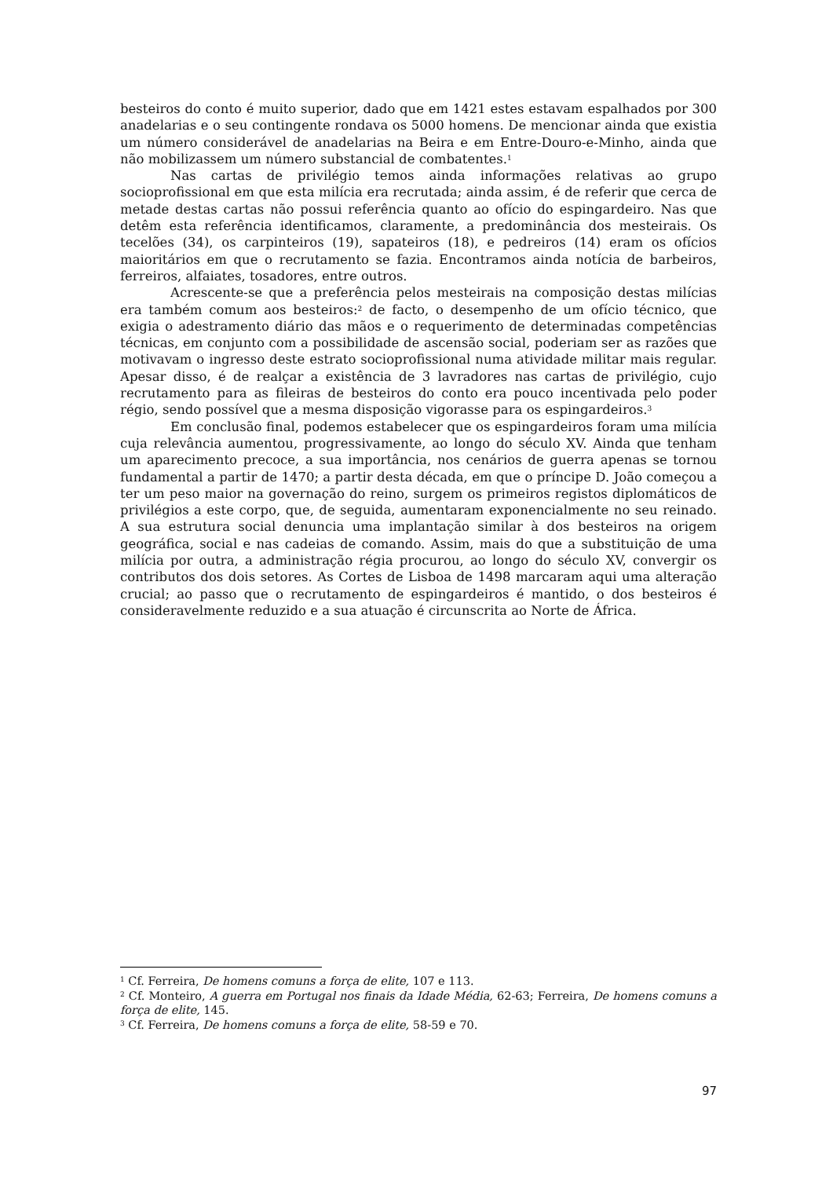besteiros do conto é muito superior, dado que em 1421 estes estavam espalhados por 300 anadelarias e o seu contingente rondava os 5000 homens. De mencionar ainda que existia um número considerável de anadelarias na Beira e em Entre-Douro-e-Minho, ainda que não mobilizassem um número substancial de combatentes.<sup>1</sup>
Nas cartas de privilégio temos ainda informações relativas ao grupo socioprofissional em que esta milícia era recrutada; ainda assim, é de referir que cerca de metade destas cartas não possui referência quanto ao ofício do espingardeiro. Nas que detêm esta referência identificamos, claramente, a predominância dos mesteirais. Os tecelões (34), os carpinteiros (19), sapateiros (18), e pedreiros (14) eram os ofícios maioritários em que o recrutamento se fazia. Encontramos ainda notícia de barbeiros, ferreiros, alfaiates, tosadores, entre outros.
Acrescente-se que a preferência pelos mesteirais na composição destas milícias era também comum aos besteiros:<sup>2</sup> de facto, o desempenho de um ofício técnico, que exigia o adestramento diário das mãos e o requerimento de determinadas competências técnicas, em conjunto com a possibilidade de ascensão social, poderiam ser as razões que motivavam o ingresso deste estrato socioprofissional numa atividade militar mais regular. Apesar disso, é de realçar a existência de 3 lavradores nas cartas de privilégio, cujo recrutamento para as fileiras de besteiros do conto era pouco incentivada pelo poder régio, sendo possível que a mesma disposição vigorasse para os espingardeiros.<sup>3</sup>
Em conclusão final, podemos estabelecer que os espingardeiros foram uma milícia cuja relevância aumentou, progressivamente, ao longo do século XV. Ainda que tenham um aparecimento precoce, a sua importância, nos cenários de guerra apenas se tornou fundamental a partir de 1470; a partir desta década, em que o príncipe D. João começou a ter um peso maior na governação do reino, surgem os primeiros registos diplomáticos de privilégios a este corpo, que, de seguida, aumentaram exponencialmente no seu reinado. A sua estrutura social denuncia uma implantação similar à dos besteiros na origem geográfica, social e nas cadeias de comando. Assim, mais do que a substituição de uma milícia por outra, a administração régia procurou, ao longo do século XV, convergir os contributos dos dois setores. As Cortes de Lisboa de 1498 marcaram aqui uma alteração crucial; ao passo que o recrutamento de espingardeiros é mantido, o dos besteiros é consideravelmente reduzido e a sua atuação é circunscrita ao Norte de África.
<sup>1</sup> Cf. Ferreira, De homens comuns a força de elite, 107 e 113.
<sup>2</sup> Cf. Monteiro, A guerra em Portugal nos finais da Idade Média, 62-63; Ferreira, De homens comuns a força de elite, 145.
<sup>3</sup> Cf. Ferreira, De homens comuns a força de elite, 58-59 e 70.
97